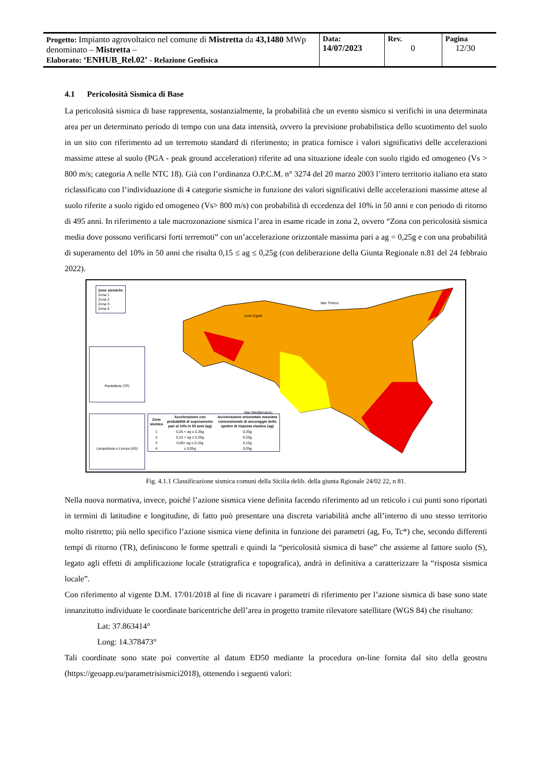| Progetto: Impianto agrovoltaico nel comune di Mistretta da 43,1480 MWp denominato – Mistretta – Elaborato: ‘ENHUB_Rel.02’ - Relazione Geofisica | Data: 14/07/2023 | Rev. 0 | Pagina 12/30 |
4.1 Pericolosità Sismica di Base
La pericolosità sismica di base rappresenta, sostanzialmente, la probabilità che un evento sismico si verifichi in una determinata area per un determinato periodo di tempo con una data intensità, ovvero la previsione probabilistica dello scuotimento del suolo in un sito con riferimento ad un terremoto standard di riferimento; in pratica fornisce i valori significativi delle accelerazioni massime attese al suolo (PGA - peak ground acceleration) riferite ad una situazione ideale con suolo rigido ed omogeneo (Vs > 800 m/s; categoria A nelle NTC 18). Già con l’ordinanza O.P.C.M. n° 3274 del 20 marzo 2003 l’intero territorio italiano era stato riclassificato con l’individuazione di 4 categorie sismiche in funzione dei valori significativi delle accelerazioni massime attese al suolo riferite a suolo rigido ed omogeneo (Vs> 800 m/s) con probabilità di eccedenza del 10% in 50 anni e con periodo di ritorno di 495 anni. In riferimento a tale macrozonazione sismica l’area in esame ricade in zona 2, ovvero “Zona con pericolosità sismica media dove possono verificarsi forti terremoti” con un’accelerazione orizzontale massima pari a ag = 0,25g e con una probabilità di superamento del 10% in 50 anni che risulta 0,15 ≤ ag ≤ 0,25g (con deliberazione della Giunta Regionale n.81 del 24 febbraio 2022).
Zone sismiche
Zona 1
Zona 2
Zona 3
Zona 4
Pantelleria (TP)
Lampedusa e Linosa (AG)
Mar Tirreno
Isole Egadi
Mar Mediterraneo
| Zona sismica | Accelerazione con probabilità di superamento pari al 10% in 50 anni (ag) | Accelerazione orizzontale massima convenzionale di ancoraggio dello spettro di risposta elastico (ag) |
| --- | --- | --- |
| 1 | 0,25 < ag ≤ 0,35g | 0,35g |
| 2 | 0,15 < ag ≤ 0,25g | 0,25g |
| 3 | 0,05< ag ≤ 0,15g | 0,15g |
| 4 | ≤ 0,05g | 0,05g |
Fig. 4.1.1 Classificazione sismica comuni della Sicilia delib. della giunta Rgionale 24/02 22, n 81.
Nella nuova normativa, invece, poiché l’azione sismica viene definita facendo riferimento ad un reticolo i cui punti sono riportati in termini di latitudine e longitudine, di fatto può presentare una discreta variabilità anche all’interno di uno stesso territorio molto ristretto; più nello specifico l’azione sismica viene definita in funzione dei parametri (ag, Fo, Tc*) che, secondo differenti tempi di ritorno (TR), definiscono le forme spettrali e quindi la “pericolosità sismica di base” che assieme al fattore suolo (S), legato agli effetti di amplificazione locale (stratigrafica e topografica), andrà in definitiva a caratterizzare la “risposta sismica locale”.
Con riferimento al vigente D.M. 17/01/2018 al fine di ricavare i parametri di riferimento per l’azione sismica di base sono state innanzitutto individuate le coordinate baricentriche dell’area in progetto tramite rilevatore satellitare (WGS 84) che risultano:
Lat: 37.863414°
Long: 14.378473°
Tali coordinate sono state poi convertite al datum ED50 mediante la procedura on-line fornita dal sito della geostru (https://geoapp.eu/parametrisismici2018), ottenendo i seguenti valori: